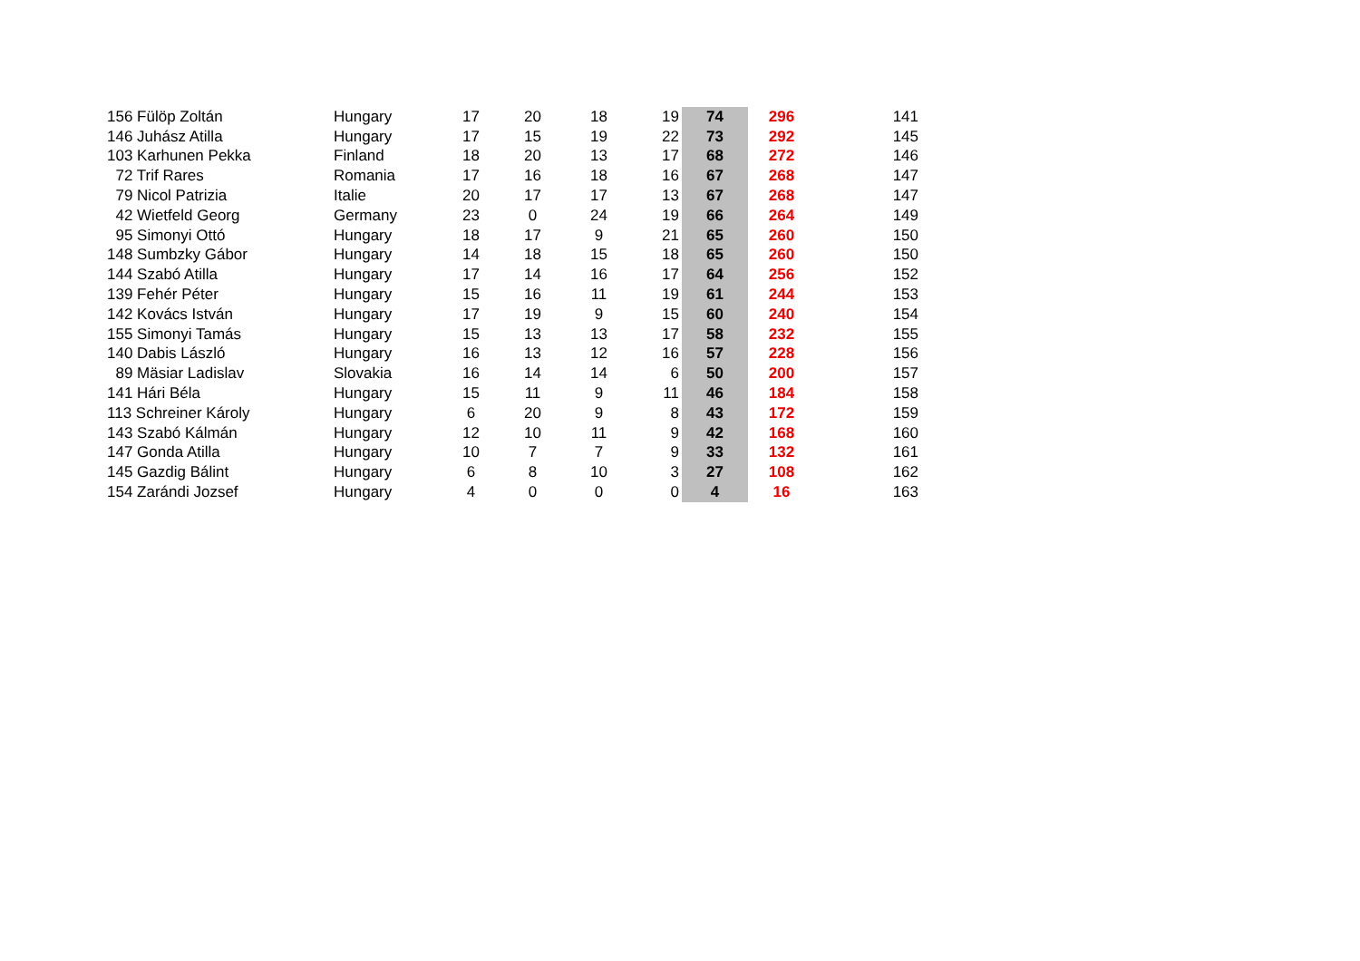| 156 Fülöp Zoltán | Hungary | 17 | 20 | 18 | 19 | 74 | 296 | 141 |
| 146 Juhász Atilla | Hungary | 17 | 15 | 19 | 22 | 73 | 292 | 145 |
| 103 Karhunen Pekka | Finland | 18 | 20 | 13 | 17 | 68 | 272 | 146 |
| 72 Trif Rares | Romania | 17 | 16 | 18 | 16 | 67 | 268 | 147 |
| 79 Nicol Patrizia | Italie | 20 | 17 | 17 | 13 | 67 | 268 | 147 |
| 42 Wietfeld Georg | Germany | 23 | 0 | 24 | 19 | 66 | 264 | 149 |
| 95 Simonyi Ottó | Hungary | 18 | 17 | 9 | 21 | 65 | 260 | 150 |
| 148 Sumbzky Gábor | Hungary | 14 | 18 | 15 | 18 | 65 | 260 | 150 |
| 144 Szabó Atilla | Hungary | 17 | 14 | 16 | 17 | 64 | 256 | 152 |
| 139 Fehér Péter | Hungary | 15 | 16 | 11 | 19 | 61 | 244 | 153 |
| 142 Kovács István | Hungary | 17 | 19 | 9 | 15 | 60 | 240 | 154 |
| 155 Simonyi Tamás | Hungary | 15 | 13 | 13 | 17 | 58 | 232 | 155 |
| 140 Dabis László | Hungary | 16 | 13 | 12 | 16 | 57 | 228 | 156 |
| 89 Mäsiar Ladislav | Slovakia | 16 | 14 | 14 | 6 | 50 | 200 | 157 |
| 141 Hári Béla | Hungary | 15 | 11 | 9 | 11 | 46 | 184 | 158 |
| 113 Schreiner Károly | Hungary | 6 | 20 | 9 | 8 | 43 | 172 | 159 |
| 143 Szabó Kálmán | Hungary | 12 | 10 | 11 | 9 | 42 | 168 | 160 |
| 147 Gonda Atilla | Hungary | 10 | 7 | 7 | 9 | 33 | 132 | 161 |
| 145 Gazdig Bálint | Hungary | 6 | 8 | 10 | 3 | 27 | 108 | 162 |
| 154 Zarándi Jozsef | Hungary | 4 | 0 | 0 | 0 | 4 | 16 | 163 |